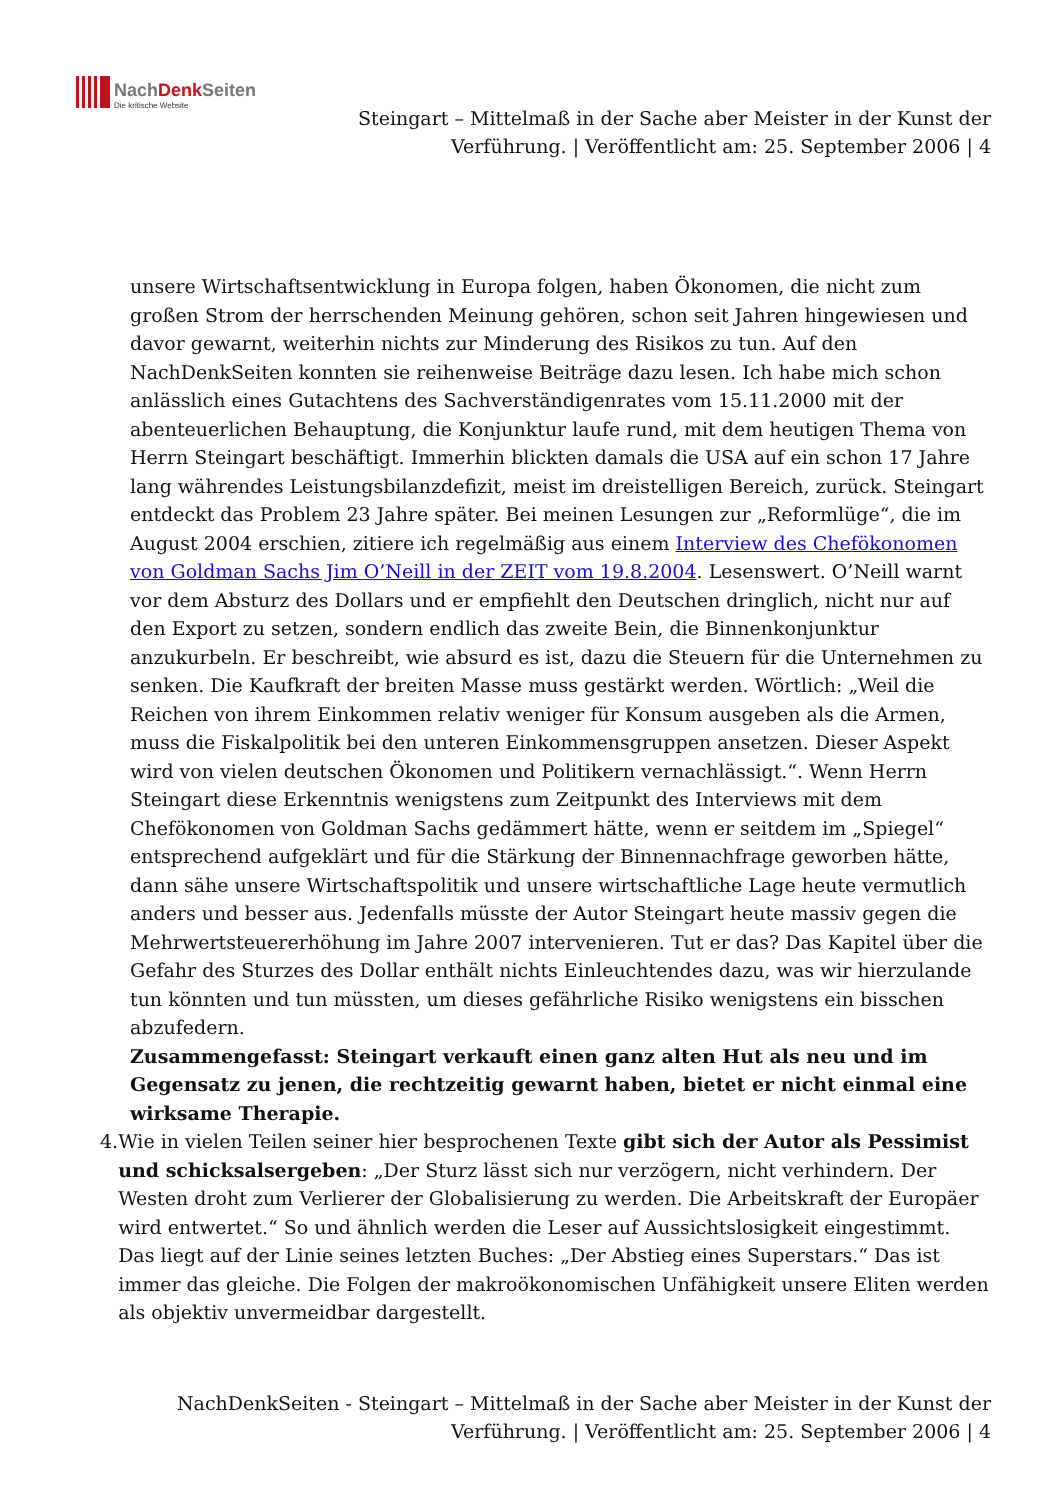NachDenkSeiten
Die kritische Website
Steingart – Mittelmaß in der Sache aber Meister in der Kunst der Verführung. | Veröffentlicht am: 25. September 2006 | 4
unsere Wirtschaftsentwicklung in Europa folgen, haben Ökonomen, die nicht zum großen Strom der herrschenden Meinung gehören, schon seit Jahren hingewiesen und davor gewarnt, weiterhin nichts zur Minderung des Risikos zu tun. Auf den NachDenkSeiten konnten sie reihenweise Beiträge dazu lesen. Ich habe mich schon anlässlich eines Gutachtens des Sachverständigenrates vom 15.11.2000 mit der abenteuerlichen Behauptung, die Konjunktur laufe rund, mit dem heutigen Thema von Herrn Steingart beschäftigt. Immerhin blickten damals die USA auf ein schon 17 Jahre lang währendes Leistungsbilanzdefizit, meist im dreistelligen Bereich, zurück. Steingart entdeckt das Problem 23 Jahre später. Bei meinen Lesungen zur „Reformlüge“, die im August 2004 erschien, zitiere ich regelmäßig aus einem Interview des Chefökonomen von Goldman Sachs Jim O’Neill in der ZEIT vom 19.8.2004. Lesenswert. O’Neill warnt vor dem Absturz des Dollars und er empfiehlt den Deutschen dringlich, nicht nur auf den Export zu setzen, sondern endlich das zweite Bein, die Binnenkonjunktur anzukurbeln. Er beschreibt, wie absurd es ist, dazu die Steuern für die Unternehmen zu senken. Die Kaufkraft der breiten Masse muss gestärkt werden. Wörtlich: „Weil die Reichen von ihrem Einkommen relativ weniger für Konsum ausgeben als die Armen, muss die Fiskalpolitik bei den unteren Einkommensgruppen ansetzen. Dieser Aspekt wird von vielen deutschen Ökonomen und Politikern vernachlässigt.“. Wenn Herrn Steingart diese Erkenntnis wenigstens zum Zeitpunkt des Interviews mit dem Chefökonomen von Goldman Sachs gedämmert hätte, wenn er seitdem im „Spiegel“ entsprechend aufgeklärt und für die Stärkung der Binnennachfrage geworben hätte, dann sähe unsere Wirtschaftspolitik und unsere wirtschaftliche Lage heute vermutlich anders und besser aus. Jedenfalls müsste der Autor Steingart heute massiv gegen die Mehrwertsteuererhöhung im Jahre 2007 intervenieren. Tut er das? Das Kapitel über die Gefahr des Sturzes des Dollar enthält nichts Einleuchtendes dazu, was wir hierzulande tun könnten und tun müssten, um dieses gefährliche Risiko wenigstens ein bisschen abzufedern.
Zusammengefasst: Steingart verkauft einen ganz alten Hut als neu und im Gegensatz zu jenen, die rechtzeitig gewarnt haben, bietet er nicht einmal eine wirksame Therapie.
4. Wie in vielen Teilen seiner hier besprochenen Texte gibt sich der Autor als Pessimist und schicksalsergeben: „Der Sturz lässt sich nur verzögern, nicht verhindern. Der Westen droht zum Verlierer der Globalisierung zu werden. Die Arbeitskraft der Europäer wird entwertet.“ So und ähnlich werden die Leser auf Aussichtslosigkeit eingestimmt. Das liegt auf der Linie seines letzten Buches: „Der Abstieg eines Superstars.“ Das ist immer das gleiche. Die Folgen der makroökonomischen Unfähigkeit unsere Eliten werden als objektiv unvermeidbar dargestellt.
NachDenkSeiten - Steingart – Mittelmaß in der Sache aber Meister in der Kunst der Verführung. | Veröffentlicht am: 25. September 2006 | 4